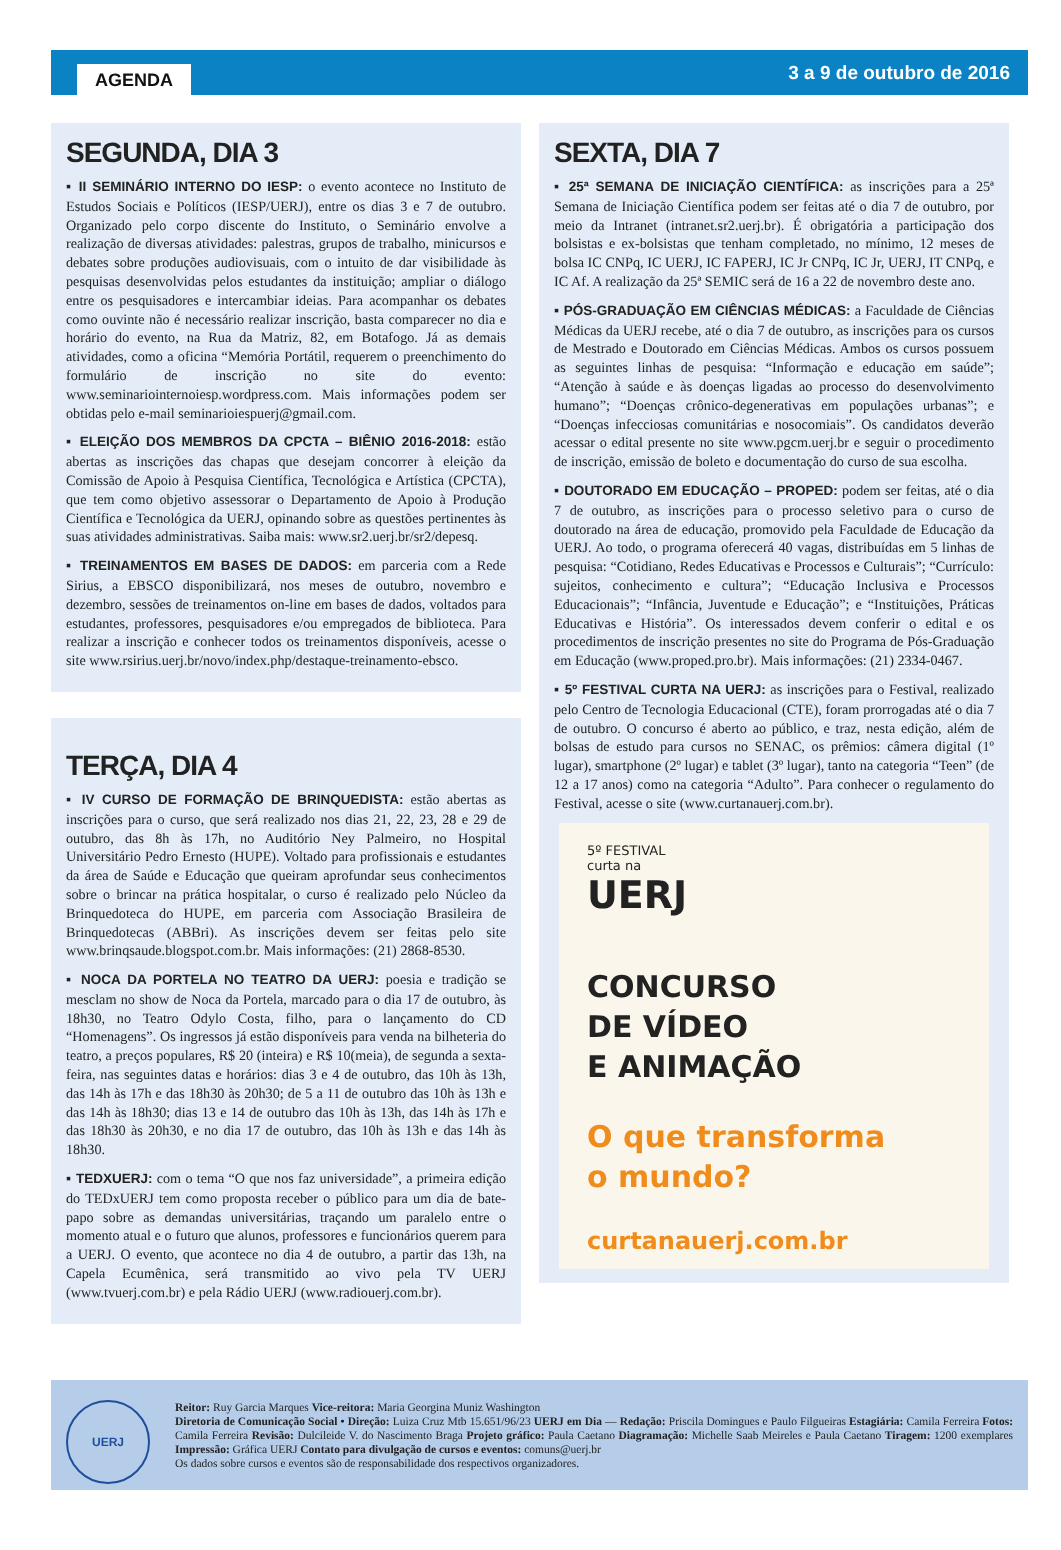AGENDA 3 a 9 de outubro de 2016
SEGUNDA, DIA 3
▪ II SEMINÁRIO INTERNO DO IESP: o evento acontece no Instituto de Estudos Sociais e Políticos (IESP/UERJ), entre os dias 3 e 7 de outubro. Organizado pelo corpo discente do Instituto, o Seminário envolve a realização de diversas atividades: palestras, grupos de trabalho, minicursos e debates sobre produções audiovisuais, com o intuito de dar visibilidade às pesquisas desenvolvidas pelos estudantes da instituição; ampliar o diálogo entre os pesquisadores e intercambiar ideias. Para acompanhar os debates como ouvinte não é necessário realizar inscrição, basta comparecer no dia e horário do evento, na Rua da Matriz, 82, em Botafogo. Já as demais atividades, como a oficina “Memória Portátil, requerem o preenchimento do formulário de inscrição no site do evento: www.seminariointernoiesp.wordpress.com. Mais informações podem ser obtidas pelo e-mail seminarioiespuerj@gmail.com.
▪ ELEIÇÃO DOS MEMBROS DA CPCTA – BIÊNIO 2016-2018: estão abertas as inscrições das chapas que desejam concorrer à eleição da Comissão de Apoio à Pesquisa Científica, Tecnológica e Artística (CPCTA), que tem como objetivo assessorar o Departamento de Apoio à Produção Científica e Tecnológica da UERJ, opinando sobre as questões pertinentes às suas atividades administrativas. Saiba mais: www.sr2.uerj.br/sr2/depesq.
▪ TREINAMENTOS EM BASES DE DADOS: em parceria com a Rede Sirius, a EBSCO disponibilizará, nos meses de outubro, novembro e dezembro, sessões de treinamentos on-line em bases de dados, voltados para estudantes, professores, pesquisadores e/ou empregados de biblioteca. Para realizar a inscrição e conhecer todos os treinamentos disponíveis, acesse o site www.rsirius.uerj.br/novo/index.php/destaque-treinamento-ebsco.
TERÇA, DIA 4
▪ IV CURSO DE FORMAÇÃO DE BRINQUEDISTA: estão abertas as inscrições para o curso, que será realizado nos dias 21, 22, 23, 28 e 29 de outubro, das 8h às 17h, no Auditório Ney Palmeiro, no Hospital Universitário Pedro Ernesto (HUPE). Voltado para profissionais e estudantes da área de Saúde e Educação que queiram aprofundar seus conhecimentos sobre o brincar na prática hospitalar, o curso é realizado pelo Núcleo da Brinquedoteca do HUPE, em parceria com Associação Brasileira de Brinquedotecas (ABBri). As inscrições devem ser feitas pelo site www.brinqsaude.blogspot.com.br. Mais informações: (21) 2868-8530.
▪ NOCA DA PORTELA NO TEATRO DA UERJ: poesia e tradição se mesclam no show de Noca da Portela, marcado para o dia 17 de outubro, às 18h30, no Teatro Odylo Costa, filho, para o lançamento do CD “Homenagens”. Os ingressos já estão disponíveis para venda na bilheteria do teatro, a preços populares, R$ 20 (inteira) e R$ 10(meia), de segunda a sexta-feira, nas seguintes datas e horários: dias 3 e 4 de outubro, das 10h às 13h, das 14h às 17h e das 18h30 às 20h30; de 5 a 11 de outubro das 10h às 13h e das 14h às 18h30; dias 13 e 14 de outubro das 10h às 13h, das 14h às 17h e das 18h30 às 20h30, e no dia 17 de outubro, das 10h às 13h e das 14h às 18h30.
▪ TEDXUERJ: com o tema “O que nos faz universidade”, a primeira edição do TEDxUERJ tem como proposta receber o público para um dia de bate-papo sobre as demandas universitárias, traçando um paralelo entre o momento atual e o futuro que alunos, professores e funcionários querem para a UERJ. O evento, que acontece no dia 4 de outubro, a partir das 13h, na Capela Ecumênica, será transmitido ao vivo pela TV UERJ (www.tvuerj.com.br) e pela Rádio UERJ (www.radiouerj.com.br).
SEXTA, DIA 7
▪ 25ª SEMANA DE INICIAÇÃO CIENTÍFICA: as inscrições para a 25ª Semana de Iniciação Científica podem ser feitas até o dia 7 de outubro, por meio da Intranet (intranet.sr2.uerj.br). É obrigatória a participação dos bolsistas e ex-bolsistas que tenham completado, no mínimo, 12 meses de bolsa IC CNPq, IC UERJ, IC FAPERJ, IC Jr CNPq, IC Jr, UERJ, IT CNPq, e IC Af. A realização da 25ª SEMIC será de 16 a 22 de novembro deste ano.
▪ PÓS-GRADUAÇÃO EM CIÊNCIAS MÉDICAS: a Faculdade de Ciências Médicas da UERJ recebe, até o dia 7 de outubro, as inscrições para os cursos de Mestrado e Doutorado em Ciências Médicas. Ambos os cursos possuem as seguintes linhas de pesquisa: “Informação e educação em saúde”; “Atenção à saúde e às doenças ligadas ao processo do desenvolvimento humano”; “Doenças crônico-degenerativas em populações urbanas”; e “Doenças infecciosas comunitárias e nosocomiais”. Os candidatos deverão acessar o edital presente no site www.pgcm.uerj.br e seguir o procedimento de inscrição, emissão de boleto e documentação do curso de sua escolha.
▪ DOUTORADO EM EDUCAÇÃO – PROPED: podem ser feitas, até o dia 7 de outubro, as inscrições para o processo seletivo para o curso de doutorado na área de educação, promovido pela Faculdade de Educação da UERJ. Ao todo, o programa oferecerá 40 vagas, distribuídas em 5 linhas de pesquisa: “Cotidiano, Redes Educativas e Processos e Culturais”; “Currículo: sujeitos, conhecimento e cultura”; “Educação Inclusiva e Processos Educacionais”; “Infância, Juventude e Educação”; e “Instituições, Práticas Educativas e História”. Os interessados devem conferir o edital e os procedimentos de inscrição presentes no site do Programa de Pós-Graduação em Educação (www.proped.pro.br). Mais informações: (21) 2334-0467.
▪ 5º FESTIVAL CURTA NA UERJ: as inscrições para o Festival, realizado pelo Centro de Tecnologia Educacional (CTE), foram prorrogadas até o dia 7 de outubro. O concurso é aberto ao público, e traz, nesta edição, além de bolsas de estudo para cursos no SENAC, os prêmios: câmera digital (1º lugar), smartphone (2º lugar) e tablet (3º lugar), tanto na categoria “Teen” (de 12 a 17 anos) como na categoria “Adulto”. Para conhecer o regulamento do Festival, acesse o site (www.curtanauerj.com.br).
5º FESTIVAL
curta na
UERJ
CONCURSO
DE VÍDEO
E ANIMAÇÃO
O que transforma
o mundo?
curtanauerj.com.br
UERJ
Reitor: Ruy Garcia Marques Vice-reitora: Maria Georgina Muniz Washington
Diretoria de Comunicação Social • Direção: Luiza Cruz Mtb 15.651/96/23 UERJ em Dia — Redação: Priscila Domingues e Paulo Filgueiras Estagiária: Camila Ferreira Fotos: Camila Ferreira Revisão: Dulcileide V. do Nascimento Braga Projeto gráfico: Paula Caetano Diagramação: Michelle Saab Meireles e Paula Caetano Tiragem: 1200 exemplares Impressão: Gráfica UERJ Contato para divulgação de cursos e eventos: comuns@uerj.br
Os dados sobre cursos e eventos são de responsabilidade dos respectivos organizadores.